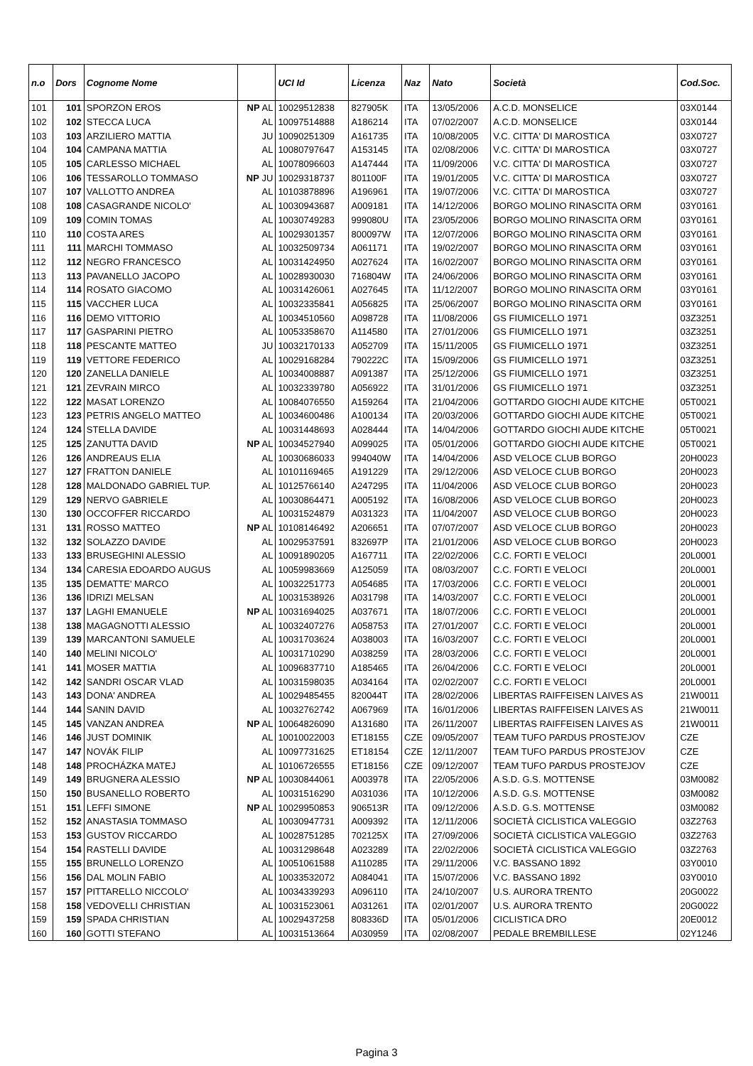| n.o | Dors | Cognome Nome | | UCI Id | Licenza | Naz | Nato | Società | Cod.Soc. |
| --- | --- | --- | --- | --- | --- | --- | --- | --- | --- |
| 101 | 101 | SPORZON EROS | NP AL | 10029512838 | 827905K | ITA | 13/05/2006 | A.C.D. MONSELICE | 03X0144 |
| 102 | 102 | STECCA LUCA | AL | 10097514888 | A186214 | ITA | 07/02/2007 | A.C.D. MONSELICE | 03X0144 |
| 103 | 103 | ARZILIERO MATTIA | JU | 10090251309 | A161735 | ITA | 10/08/2005 | V.C. CITTA' DI MAROSTICA | 03X0727 |
| 104 | 104 | CAMPANA MATTIA | AL | 10080797647 | A153145 | ITA | 02/08/2006 | V.C. CITTA' DI MAROSTICA | 03X0727 |
| 105 | 105 | CARLESSO MICHAEL | AL | 10078096603 | A147444 | ITA | 11/09/2006 | V.C. CITTA' DI MAROSTICA | 03X0727 |
| 106 | 106 | TESSAROLLO TOMMASO | NP JU | 10029318737 | 801100F | ITA | 19/01/2005 | V.C. CITTA' DI MAROSTICA | 03X0727 |
| 107 | 107 | VALLOTTO ANDREA | AL | 10103878896 | A196961 | ITA | 19/07/2006 | V.C. CITTA' DI MAROSTICA | 03X0727 |
| 108 | 108 | CASAGRANDE NICOLO' | AL | 10030943687 | A009181 | ITA | 14/12/2006 | BORGO MOLINO RINASCITA ORM | 03Y0161 |
| 109 | 109 | COMIN TOMAS | AL | 10030749283 | 999080U | ITA | 23/05/2006 | BORGO MOLINO RINASCITA ORM | 03Y0161 |
| 110 | 110 | COSTA ARES | AL | 10029301357 | 800097W | ITA | 12/07/2006 | BORGO MOLINO RINASCITA ORM | 03Y0161 |
| 111 | 111 | MARCHI TOMMASO | AL | 10032509734 | A061171 | ITA | 19/02/2007 | BORGO MOLINO RINASCITA ORM | 03Y0161 |
| 112 | 112 | NEGRO FRANCESCO | AL | 10031424950 | A027624 | ITA | 16/02/2007 | BORGO MOLINO RINASCITA ORM | 03Y0161 |
| 113 | 113 | PAVANELLO JACOPO | AL | 10028930030 | 716804W | ITA | 24/06/2006 | BORGO MOLINO RINASCITA ORM | 03Y0161 |
| 114 | 114 | ROSATO GIACOMO | AL | 10031426061 | A027645 | ITA | 11/12/2007 | BORGO MOLINO RINASCITA ORM | 03Y0161 |
| 115 | 115 | VACCHER LUCA | AL | 10032335841 | A056825 | ITA | 25/06/2007 | BORGO MOLINO RINASCITA ORM | 03Y0161 |
| 116 | 116 | DEMO VITTORIO | AL | 10034510560 | A098728 | ITA | 11/08/2006 | GS FIUMICELLO 1971 | 03Z3251 |
| 117 | 117 | GASPARINI PIETRO | AL | 10053358670 | A114580 | ITA | 27/01/2006 | GS FIUMICELLO 1971 | 03Z3251 |
| 118 | 118 | PESCANTE MATTEO | JU | 10032170133 | A052709 | ITA | 15/11/2005 | GS FIUMICELLO 1971 | 03Z3251 |
| 119 | 119 | VETTORE FEDERICO | AL | 10029168284 | 790222C | ITA | 15/09/2006 | GS FIUMICELLO 1971 | 03Z3251 |
| 120 | 120 | ZANELLA DANIELE | AL | 10034008887 | A091387 | ITA | 25/12/2006 | GS FIUMICELLO 1971 | 03Z3251 |
| 121 | 121 | ZEVRAIN MIRCO | AL | 10032339780 | A056922 | ITA | 31/01/2006 | GS FIUMICELLO 1971 | 03Z3251 |
| 122 | 122 | MASAT LORENZO | AL | 10084076550 | A159264 | ITA | 21/04/2006 | GOTTARDO GIOCHI AUDE KITCHE | 05T0021 |
| 123 | 123 | PETRIS ANGELO MATTEO | AL | 10034600486 | A100134 | ITA | 20/03/2006 | GOTTARDO GIOCHI AUDE KITCHE | 05T0021 |
| 124 | 124 | STELLA DAVIDE | AL | 10031448693 | A028444 | ITA | 14/04/2006 | GOTTARDO GIOCHI AUDE KITCHE | 05T0021 |
| 125 | 125 | ZANUTTA DAVID | NP AL | 10034527940 | A099025 | ITA | 05/01/2006 | GOTTARDO GIOCHI AUDE KITCHE | 05T0021 |
| 126 | 126 | ANDREAUS ELIA | AL | 10030686033 | 994040W | ITA | 14/04/2006 | ASD VELOCE CLUB BORGO | 20H0023 |
| 127 | 127 | FRATTON DANIELE | AL | 10101169465 | A191229 | ITA | 29/12/2006 | ASD VELOCE CLUB BORGO | 20H0023 |
| 128 | 128 | MALDONADO GABRIEL TUP. | AL | 10125766140 | A247295 | ITA | 11/04/2006 | ASD VELOCE CLUB BORGO | 20H0023 |
| 129 | 129 | NERVO GABRIELE | AL | 10030864471 | A005192 | ITA | 16/08/2006 | ASD VELOCE CLUB BORGO | 20H0023 |
| 130 | 130 | OCCOFFER RICCARDO | AL | 10031524879 | A031323 | ITA | 11/04/2007 | ASD VELOCE CLUB BORGO | 20H0023 |
| 131 | 131 | ROSSO MATTEO | NP AL | 10108146492 | A206651 | ITA | 07/07/2007 | ASD VELOCE CLUB BORGO | 20H0023 |
| 132 | 132 | SOLAZZO DAVIDE | AL | 10029537591 | 832697P | ITA | 21/01/2006 | ASD VELOCE CLUB BORGO | 20H0023 |
| 133 | 133 | BRUSEGHINI ALESSIO | AL | 10091890205 | A167711 | ITA | 22/02/2006 | C.C. FORTI E VELOCI | 20L0001 |
| 134 | 134 | CARESIA EDOARDO AUGUS | AL | 10059983669 | A125059 | ITA | 08/03/2007 | C.C. FORTI E VELOCI | 20L0001 |
| 135 | 135 | DEMATTE' MARCO | AL | 10032251773 | A054685 | ITA | 17/03/2006 | C.C. FORTI E VELOCI | 20L0001 |
| 136 | 136 | IDRIZI MELSAN | AL | 10031538926 | A031798 | ITA | 14/03/2007 | C.C. FORTI E VELOCI | 20L0001 |
| 137 | 137 | LAGHI EMANUELE | NP AL | 10031694025 | A037671 | ITA | 18/07/2006 | C.C. FORTI E VELOCI | 20L0001 |
| 138 | 138 | MAGAGNOTTI ALESSIO | AL | 10032407276 | A058753 | ITA | 27/01/2007 | C.C. FORTI E VELOCI | 20L0001 |
| 139 | 139 | MARCANTONI SAMUELE | AL | 10031703624 | A038003 | ITA | 16/03/2007 | C.C. FORTI E VELOCI | 20L0001 |
| 140 | 140 | MELINI NICOLO' | AL | 10031710290 | A038259 | ITA | 28/03/2006 | C.C. FORTI E VELOCI | 20L0001 |
| 141 | 141 | MOSER MATTIA | AL | 10096837710 | A185465 | ITA | 26/04/2006 | C.C. FORTI E VELOCI | 20L0001 |
| 142 | 142 | SANDRI OSCAR VLAD | AL | 10031598035 | A034164 | ITA | 02/02/2007 | C.C. FORTI E VELOCI | 20L0001 |
| 143 | 143 | DONA' ANDREA | AL | 10029485455 | 820044T | ITA | 28/02/2006 | LIBERTAS RAIFFEISEN LAIVES AS | 21W0011 |
| 144 | 144 | SANIN DAVID | AL | 10032762742 | A067969 | ITA | 16/01/2006 | LIBERTAS RAIFFEISEN LAIVES AS | 21W0011 |
| 145 | 145 | VANZAN ANDREA | NP AL | 10064826090 | A131680 | ITA | 26/11/2007 | LIBERTAS RAIFFEISEN LAIVES AS | 21W0011 |
| 146 | 146 | JUST DOMINIK | AL | 10010022003 | ET18155 | CZE | 09/05/2007 | TEAM TUFO PARDUS PROSTEJOV | CZE |
| 147 | 147 | NOVÁK FILIP | AL | 10097731625 | ET18154 | CZE | 12/11/2007 | TEAM TUFO PARDUS PROSTEJOV | CZE |
| 148 | 148 | PROCHÁZKA MATEJ | AL | 10106726555 | ET18156 | CZE | 09/12/2007 | TEAM TUFO PARDUS PROSTEJOV | CZE |
| 149 | 149 | BRUGNERA ALESSIO | NP AL | 10030844061 | A003978 | ITA | 22/05/2006 | A.S.D. G.S. MOTTENSE | 03M0082 |
| 150 | 150 | BUSANELLO ROBERTO | AL | 10031516290 | A031036 | ITA | 10/12/2006 | A.S.D. G.S. MOTTENSE | 03M0082 |
| 151 | 151 | LEFFI SIMONE | NP AL | 10029950853 | 906513R | ITA | 09/12/2006 | A.S.D. G.S. MOTTENSE | 03M0082 |
| 152 | 152 | ANASTASIA TOMMASO | AL | 10030947731 | A009392 | ITA | 12/11/2006 | SOCIETÀ CICLISTICA VALEGGIO | 03Z2763 |
| 153 | 153 | GUSTOV RICCARDO | AL | 10028751285 | 702125X | ITA | 27/09/2006 | SOCIETÀ CICLISTICA VALEGGIO | 03Z2763 |
| 154 | 154 | RASTELLI DAVIDE | AL | 10031298648 | A023289 | ITA | 22/02/2006 | SOCIETÀ CICLISTICA VALEGGIO | 03Z2763 |
| 155 | 155 | BRUNELLO LORENZO | AL | 10051061588 | A110285 | ITA | 29/11/2006 | V.C. BASSANO 1892 | 03Y0010 |
| 156 | 156 | DAL MOLIN FABIO | AL | 10033532072 | A084041 | ITA | 15/07/2006 | V.C. BASSANO 1892 | 03Y0010 |
| 157 | 157 | PITTARELLO NICCOLO' | AL | 10034339293 | A096110 | ITA | 24/10/2007 | U.S. AURORA TRENTO | 20G0022 |
| 158 | 158 | VEDOVELLI CHRISTIAN | AL | 10031523061 | A031261 | ITA | 02/01/2007 | U.S. AURORA TRENTO | 20G0022 |
| 159 | 159 | SPADA CHRISTIAN | AL | 10029437258 | 808336D | ITA | 05/01/2006 | CICLISTICA DRO | 20E0012 |
| 160 | 160 | GOTTI STEFANO | AL | 10031513664 | A030959 | ITA | 02/08/2007 | PEDALE BREMBILLESE | 02Y1246 |
Pagina 3